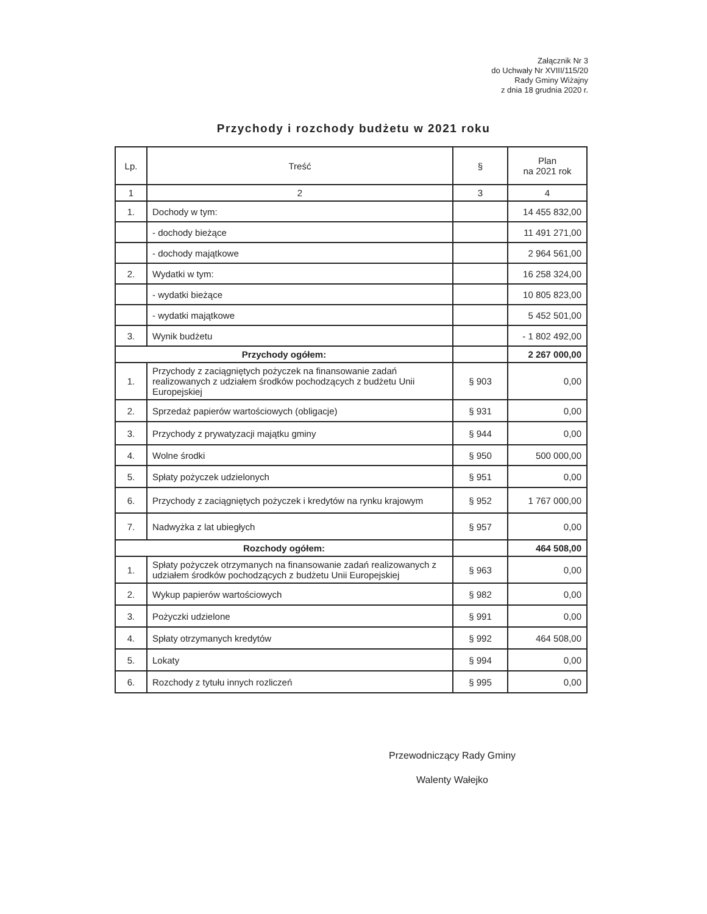Załącznik Nr 3
do Uchwały Nr XVIII/115/20
Rady Gminy Wiżajny
z dnia 18 grudnia 2020 r.
Przychody i rozchody budżetu w 2021 roku
| Lp. | Treść | § | Plan na 2021 rok |
| --- | --- | --- | --- |
| 1 | 2 | 3 | 4 |
| 1. | Dochody w tym: | | 14 455 832,00 |
| | - dochody bieżące | | 11 491 271,00 |
| | - dochody majątkowe | | 2 964 561,00 |
| 2. | Wydatki w tym: | | 16 258 324,00 |
| | - wydatki bieżące | | 10 805 823,00 |
| | - wydatki majątkowe | | 5 452 501,00 |
| 3. | Wynik budżetu | | - 1 802 492,00 |
| Przychody ogółem: | | | 2 267 000,00 |
| 1. | Przychody z zaciągniętych pożyczek na finansowanie zadań realizowanych z udziałem środków pochodzących z budżetu Unii Europejskiej | § 903 | 0,00 |
| 2. | Sprzedaż papierów wartościowych (obligacje) | § 931 | 0,00 |
| 3. | Przychody z prywatyzacji majątku gminy | § 944 | 0,00 |
| 4. | Wolne środki | § 950 | 500 000,00 |
| 5. | Spłaty pożyczek udzielonych | § 951 | 0,00 |
| 6. | Przychody z zaciągniętych pożyczek i kredytów na rynku krajowym | § 952 | 1 767 000,00 |
| 7. | Nadwyżka z lat ubiegłych | § 957 | 0,00 |
| Rozchody ogółem: | | | 464 508,00 |
| 1. | Spłaty pożyczek otrzymanych na finansowanie zadań realizowanych z udziałem środków pochodzących z budżetu Unii Europejskiej | § 963 | 0,00 |
| 2. | Wykup papierów wartościowych | § 982 | 0,00 |
| 3. | Pożyczki udzielone | § 991 | 0,00 |
| 4. | Spłaty otrzymanych kredytów | § 992 | 464 508,00 |
| 5. | Lokaty | § 994 | 0,00 |
| 6. | Rozchody z tytułu innych rozliczeń | § 995 | 0,00 |
Przewodniczący Rady Gminy
Walenty Wałejko